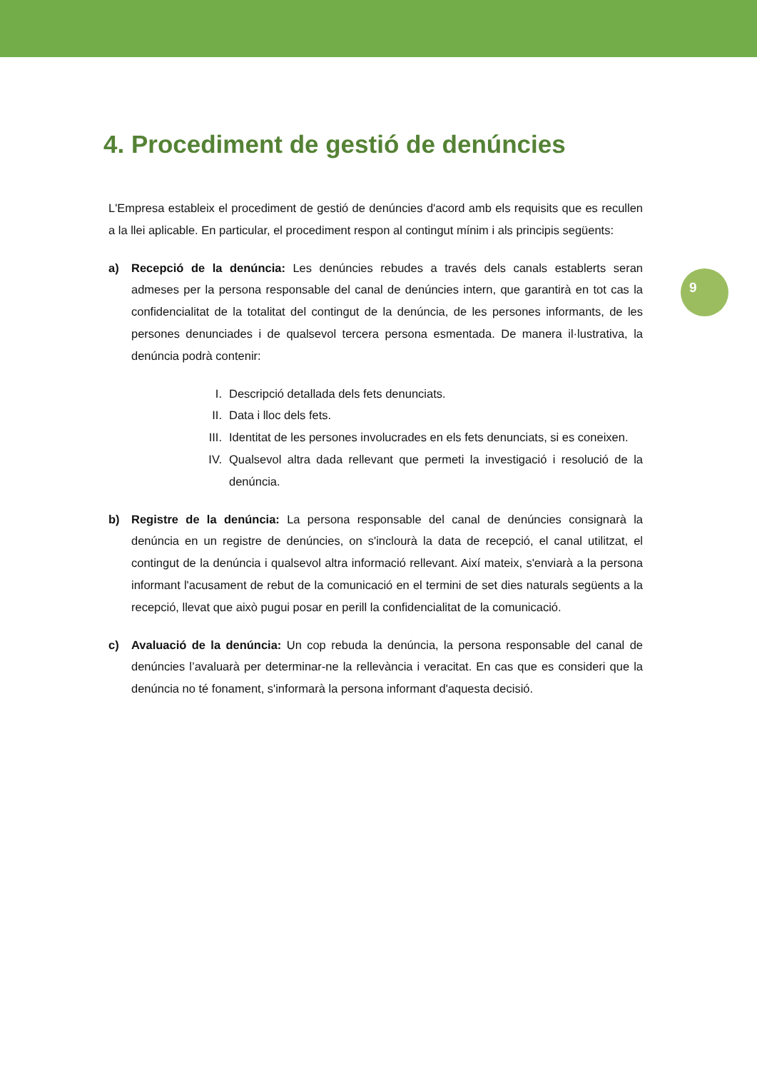9
4. Procediment de gestió de denúncies
L'Empresa estableix el procediment de gestió de denúncies d'acord amb els requisits que es recullen a la llei aplicable. En particular, el procediment respon al contingut mínim i als principis següents:
a) Recepció de la denúncia: Les denúncies rebudes a través dels canals establerts seran admeses per la persona responsable del canal de denúncies intern, que garantirà en tot cas la confidencialitat de la totalitat del contingut de la denúncia, de les persones informants, de les persones denunciades i de qualsevol tercera persona esmentada. De manera il·lustrativa, la denúncia podrà contenir:
I. Descripció detallada dels fets denunciats.
II. Data i lloc dels fets.
III.
Identitat de les persones involucrades en els fets denunciats, si es coneixen.
IV. Qualsevol altra dada rellevant que permeti la investigació i resolució de la denúncia.
b) Registre de la denúncia: La persona responsable del canal de denúncies consignarà la denúncia en un registre de denúncies, on s'inclourà la data de recepció, el canal utilitzat, el contingut de la denúncia i qualsevol altra informació rellevant. Així mateix, s'enviarà a la persona informant l'acusament de rebut de la comunicació en el termini de set dies naturals següents a la recepció, llevat que això pugui posar en perill la confidencialitat de la comunicació.
c) Avaluació de la denúncia: Un cop rebuda la denúncia, la persona responsable del canal de denúncies l’avaluarà per determinar-ne la rellevància i veracitat. En cas que es consideri que la denúncia no té fonament, s'informarà la persona informant d'aquesta decisió.